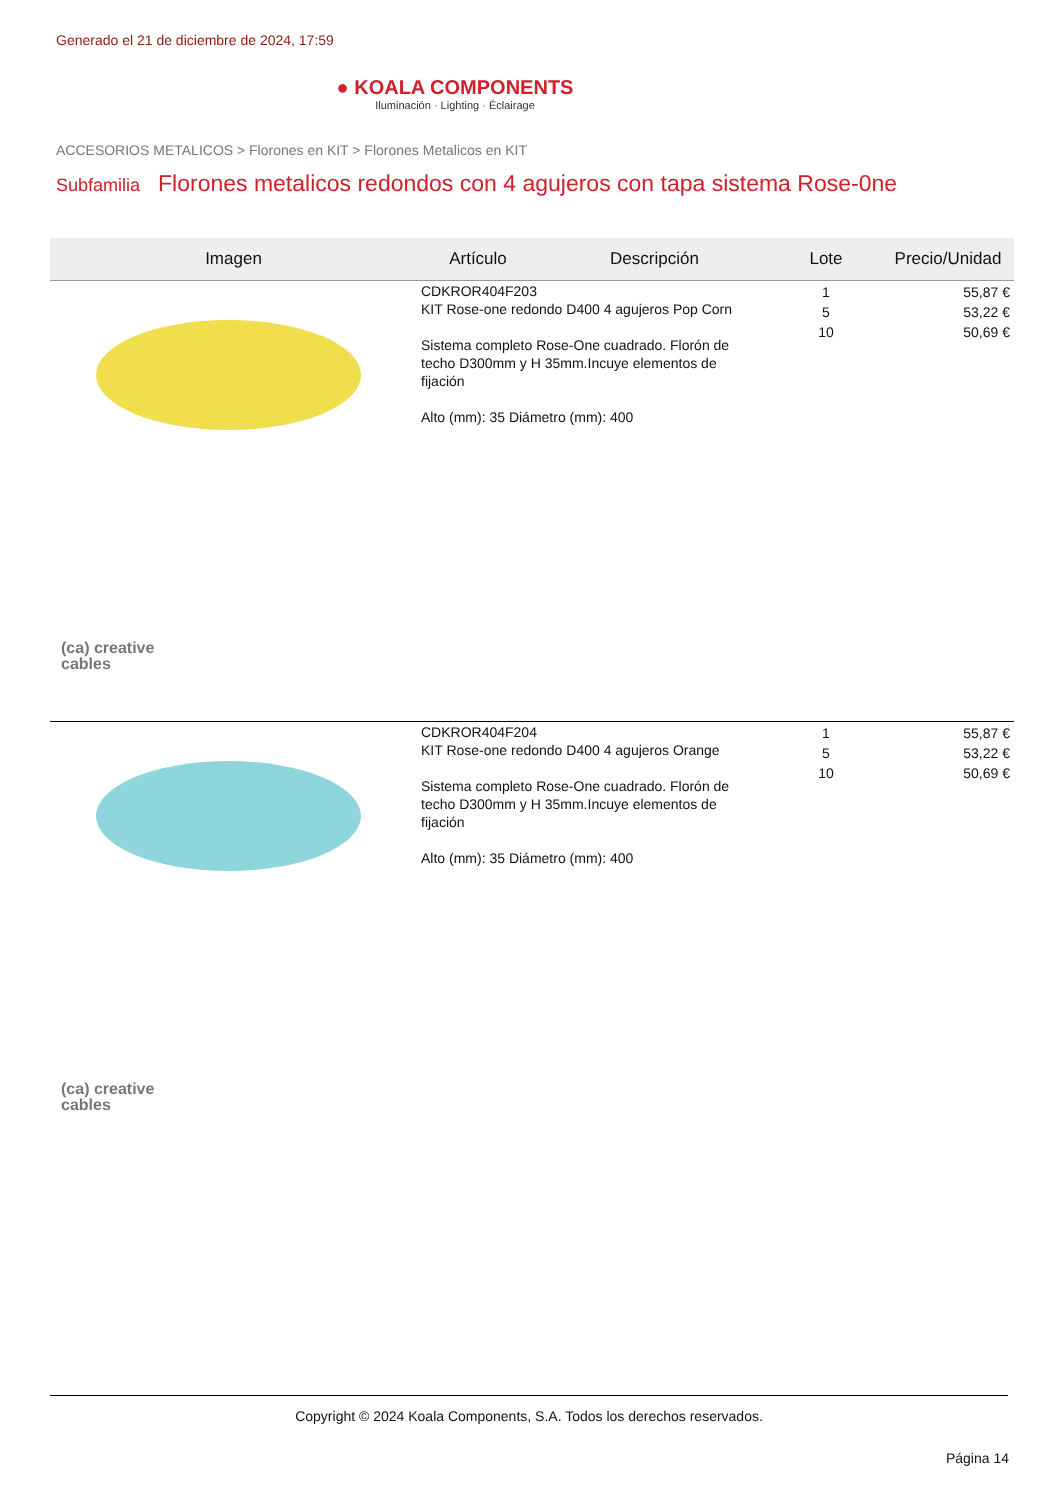Generado el 21 de diciembre de 2024, 17:59
● KOALA COMPONENTS
Iluminación · Lighting · Éclairage
ACCESORIOS METALICOS > Florones en KIT > Florones Metalicos en KIT
Subfamilia Florones metalicos redondos con 4 agujeros con tapa sistema Rose-0ne
| Imagen | Artículo | Descripción | Lote | Precio/Unidad |
| --- | --- | --- | --- | --- |
| (ca) creative cables | CDKROR404F203 KIT Rose-one redondo D400 4 agujeros Pop Corn Sistema completo Rose-One cuadrado. Florón de techo D300mm y H 35mm.Incuye elementos de fijación Alto (mm): 35 Diámetro (mm): 400 | | 1 5 10 | 55,87 € 53,22 € 50,69 € |
| (ca) creative cables | CDKROR404F204 KIT Rose-one redondo D400 4 agujeros Orange Sistema completo Rose-One cuadrado. Florón de techo D300mm y H 35mm.Incuye elementos de fijación Alto (mm): 35 Diámetro (mm): 400 | | 1 5 10 | 55,87 € 53,22 € 50,69 € |
Copyright © 2024 Koala Components, S.A. Todos los derechos reservados.
Página 14